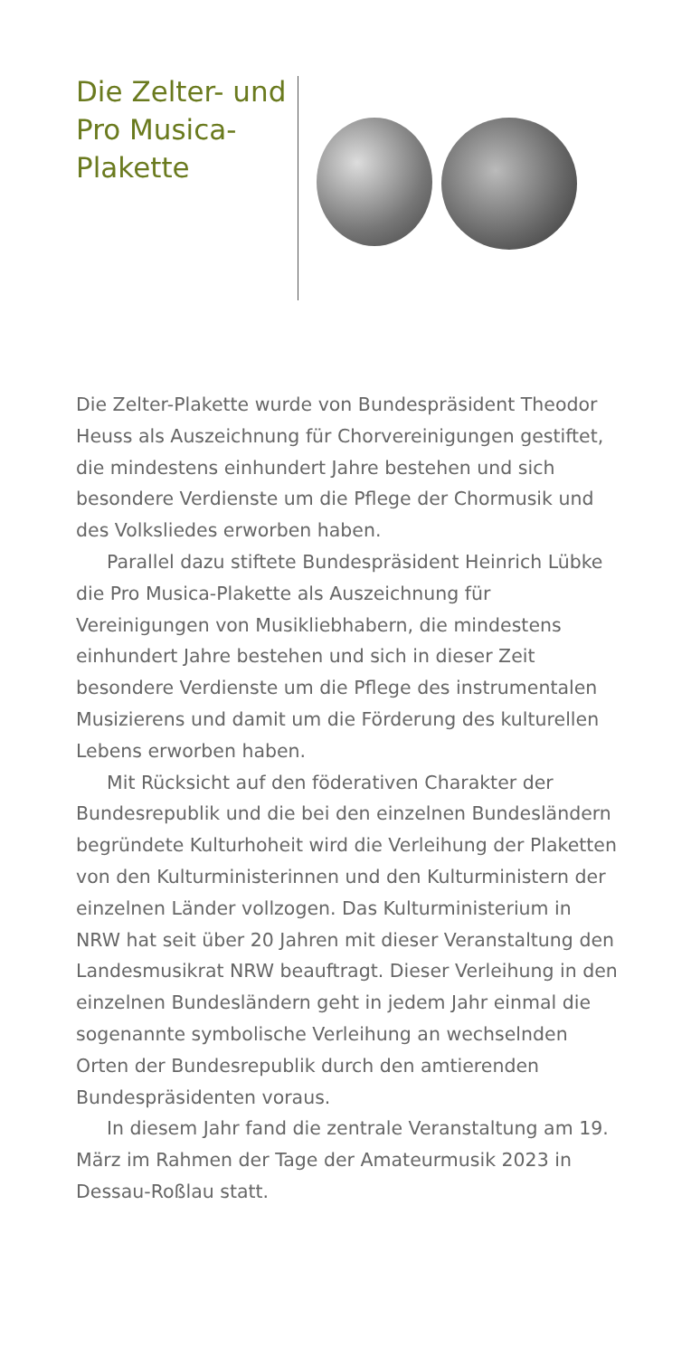Die Zelter- und Pro Musica-Plakette
Die Zelter-Plakette wurde von Bundespräsident Theodor Heuss als Auszeichnung für Chorver­einigungen gestiftet, die mindestens einhundert Jahre bestehen und sich besondere Verdienste um die Pflege der Chormusik und des Volksliedes erworben haben.
Parallel dazu stiftete Bundespräsident Heinrich Lübke die Pro Musica-Plakette als Auszeichnung für Vereinigungen von Musikliebhabern, die mindestens einhundert Jahre bestehen und sich in dieser Zeit besondere Verdienste um die Pflege des instrumentalen Musizierens und damit um die Förderung des kulturellen Lebens erworben haben.
Mit Rücksicht auf den föderativen Charakter der Bundesrepublik und die bei den einzelnen Bundesländern begründete Kulturhoheit wird die Verleihung der Plaketten von den Kulturministerinnen und den Kulturministern der einzelnen Länder vollzogen. Das Kulturministerium in NRW hat seit über 20 Jahren mit dieser Veranstaltung den Landesmusikrat NRW beauftragt. Dieser Verleihung in den einzelnen Bundesländern geht in jedem Jahr einmal die sogenannte symbolische Verleihung an wechselnden Orten der Bundesrepublik durch den amtierenden Bundespräsidenten voraus.
In diesem Jahr fand die zentrale Veranstaltung am 19. März im Rahmen der Tage der Amateurmusik 2023 in Dessau-Roßlau statt.